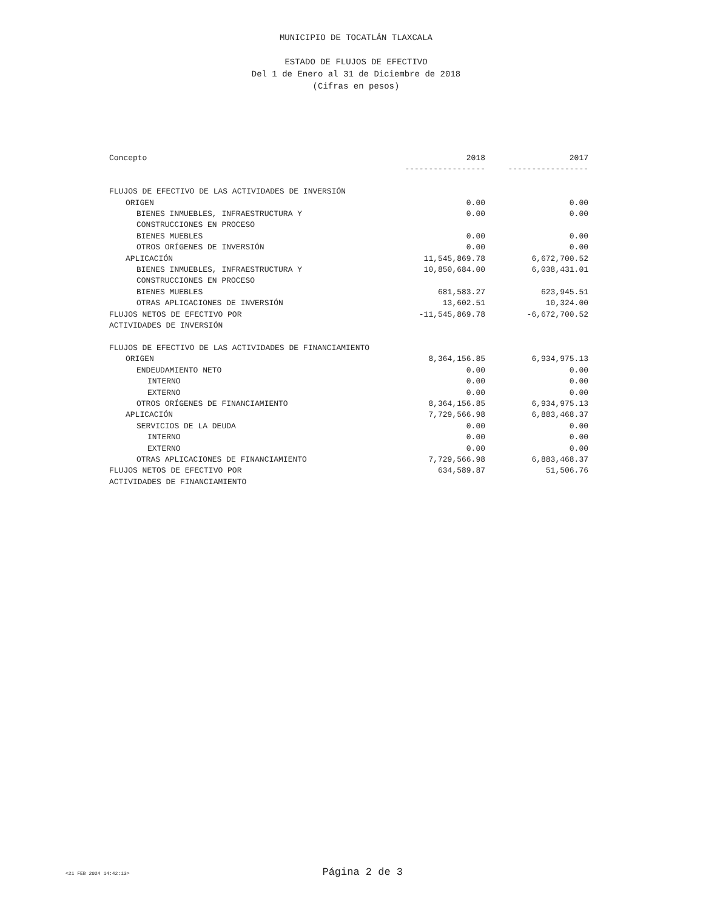MUNICIPIO DE TOCATLÁN TLAXCALA
ESTADO DE FLUJOS DE EFECTIVO
Del 1 de Enero al 31 de Diciembre de 2018
(Cifras en pesos)
| Concepto | 2018 | 2017 |
| --- | --- | --- |
| | ----------------- | ----------------- |
| FLUJOS DE EFECTIVO DE LAS ACTIVIDADES DE INVERSIÓN | | |
| ORIGEN | 0.00 | 0.00 |
| BIENES INMUEBLES, INFRAESTRUCTURA Y CONSTRUCCIONES EN PROCESO | 0.00 | 0.00 |
| BIENES MUEBLES | 0.00 | 0.00 |
| OTROS ORÍGENES DE INVERSIÓN | 0.00 | 0.00 |
| APLICACIÓN | 11,545,869.78 | 6,672,700.52 |
| BIENES INMUEBLES, INFRAESTRUCTURA Y CONSTRUCCIONES EN PROCESO | 10,850,684.00 | 6,038,431.01 |
| BIENES MUEBLES | 681,583.27 | 623,945.51 |
| OTRAS APLICACIONES DE INVERSIÓN | 13,602.51 | 10,324.00 |
| FLUJOS NETOS DE EFECTIVO POR ACTIVIDADES DE INVERSIÓN | -11,545,869.78 | -6,672,700.52 |
| FLUJOS DE EFECTIVO DE LAS ACTIVIDADES DE FINANCIAMIENTO | | |
| ORIGEN | 8,364,156.85 | 6,934,975.13 |
| ENDEUDAMIENTO NETO | 0.00 | 0.00 |
| INTERNO | 0.00 | 0.00 |
| EXTERNO | 0.00 | 0.00 |
| OTROS ORÍGENES DE FINANCIAMIENTO | 8,364,156.85 | 6,934,975.13 |
| APLICACIÓN | 7,729,566.98 | 6,883,468.37 |
| SERVICIOS DE LA DEUDA | 0.00 | 0.00 |
| INTERNO | 0.00 | 0.00 |
| EXTERNO | 0.00 | 0.00 |
| OTRAS APLICACIONES DE FINANCIAMIENTO | 7,729,566.98 | 6,883,468.37 |
| FLUJOS NETOS DE EFECTIVO POR ACTIVIDADES DE FINANCIAMIENTO | 634,589.87 | 51,506.76 |
<21 FEB 2024 14:42:13> Página 2 de 3